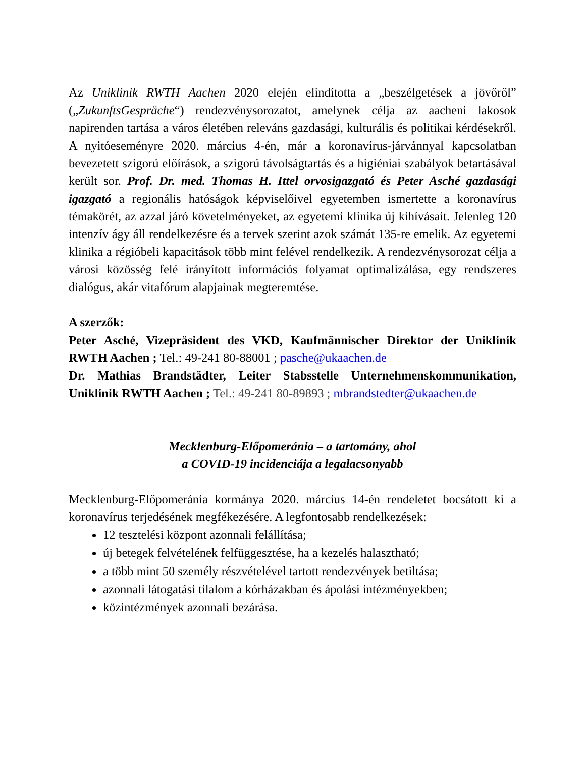Az Uniklinik RWTH Aachen 2020 elején elindította a „beszélgetések a jövőről” („ZukunftsGespräche“) rendezvénysorozatot, amelynek célja az aacheni lakosok napirenden tartása a város életében releváns gazdasági, kulturális és politikai kérdésekről. A nyitóeseményre 2020. március 4-én, már a koronavírus-járvánnyal kapcsolatban bevezetett szigorú előírások, a szigorú távolságtartás és a higiéniai szabályok betartásával került sor. Prof. Dr. med. Thomas H. Ittel orvosigazgató és Peter Asché gazdasági igazgató a regionális hatóságok képviselőivel egyetemben ismertette a koronavírus témakörét, az azzal járó követelményeket, az egyetemi klinika új kihívásait. Jelenleg 120 intenzív ágy áll rendelkezésre és a tervek szerint azok számát 135-re emelik. Az egyetemi klinika a régióbeli kapacitások több mint felével rendelkezik. A rendezvénysorozat célja a városi közösség felé irányított információs folyamat optimalizálása, egy rendszeres dialógus, akár vitafórum alapjainak megteremtése.
A szerzők:
Peter Asché, Vizepräsident des VKD, Kaufmännischer Direktor der Uniklinik RWTH Aachen ; Tel.: 49-241 80-88001 ; pasche@ukaachen.de
Dr. Mathias Brandstädter, Leiter Stabsstelle Unternehmenskommunikation, Uniklinik RWTH Aachen ; Tel.: 49-241 80-89893 ; mbrandstedter@ukaachen.de
Mecklenburg-Előpomeránia – a tartomány, ahol
a COVID-19 incidenciája a legalacsonyabb
Mecklenburg-Előpomeránia kormánya 2020. március 14-én rendeletet bocsátott ki a koronavírus terjedésének megfékezésére. A legfontosabb rendelkezések:
12 tesztelési központ azonnali felállítása;
új betegek felvételének felfüggesztése, ha a kezelés halasztható;
a több mint 50 személy részvételével tartott rendezvények betiltása;
azonnali látogatási tilalom a kórházakban és ápolási intézményekben;
közintézmények azonnali bezárása.